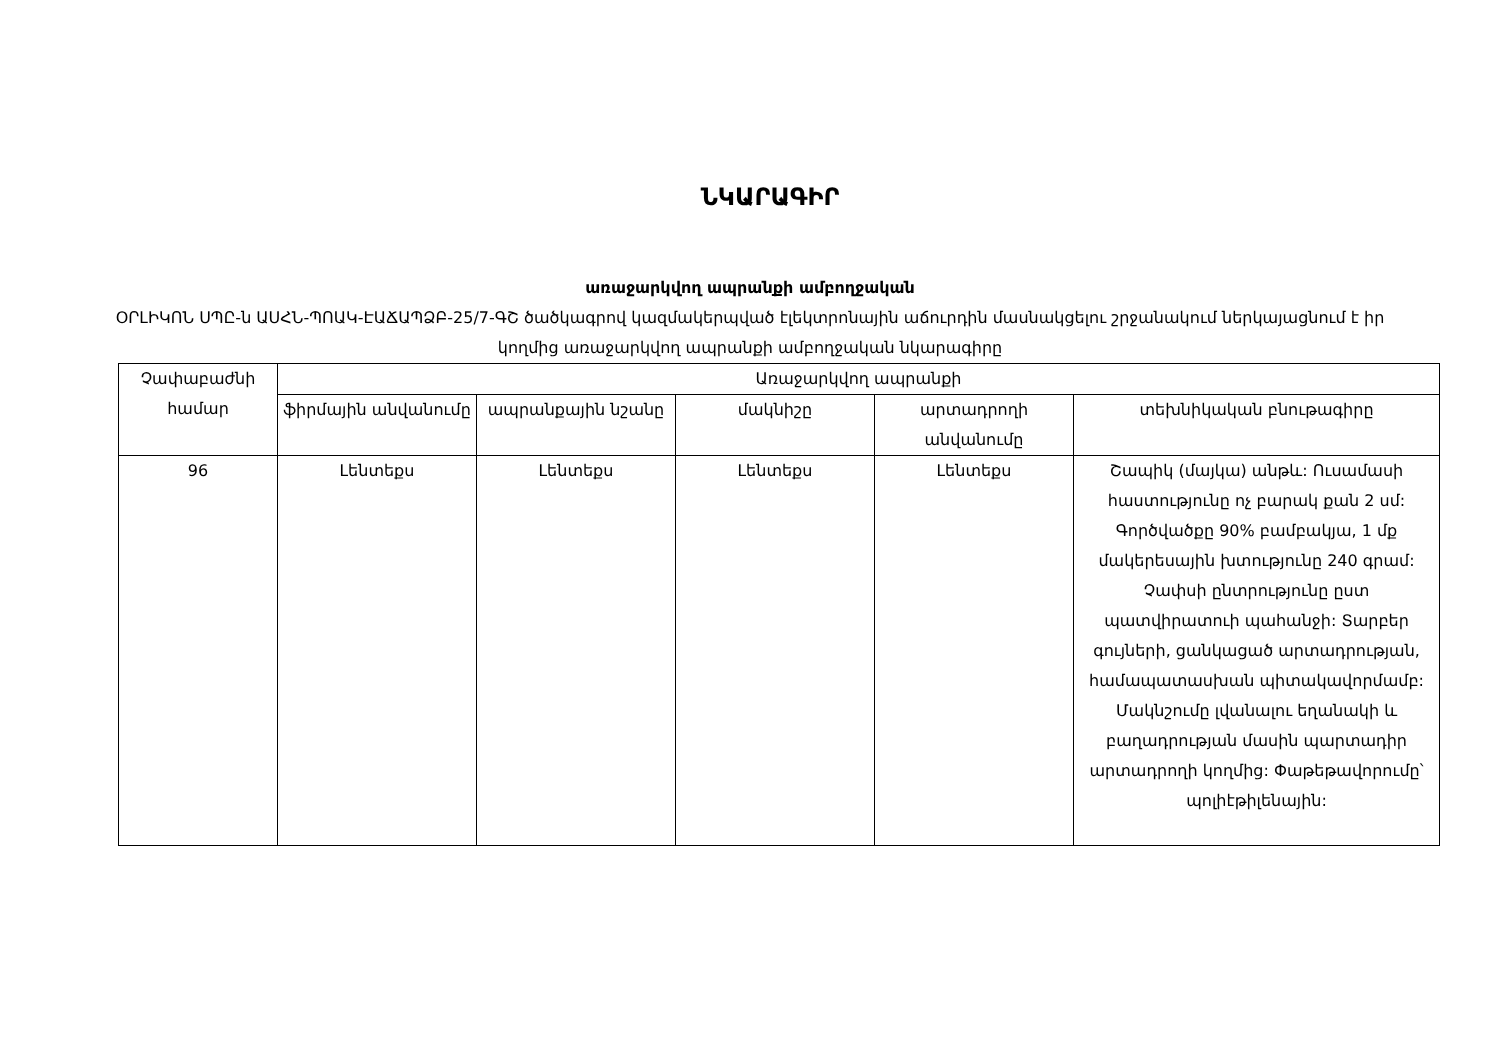ՆԿԱՐԱԳԻՐ
առաջարկվող ապրանքի ամբողջական
ՕՐԼԻԿՈՆ ՍՊԸ-ն ԱՍՀՆ-ՊՈԱԿ-ԷԱՃԱՊՁԲ-25/7-ԳՇ ծածկագրով կազմակերպված էլեկտրոնային աճուրդին մասնակցելու շրջանակում ներկայացնում է իր կողմից առաջարկվող ապրանքի ամբողջական նկարագիրը
| Չափաբաժնի համար | Առաջարկվող ապրանքի | | | | |
| --- | --- | --- | --- | --- | --- |
| | ֆիրմային անվանումը | ապրանքային նշանը | մակնիշը | արտադրողի անվանումը | տեխնիկական բնութագիրը |
| 96 | Լենտեքս | Լենտեքս | Լենտեքս | Լենտեքս | Շապիկ (մայկա) անթև: Ուսամասի հաստությունը ոչ բարակ քան 2 սմ: Գործվածքը 90% բամբակյա, 1 մք մակերեսային խտությունը 240 գրամ: Չափսի ընտրությունը ըստ պատվիրատուի պահանջի: Տարբեր գույների, ցանկացած արտադրության, համապատասխան պիտակավորմամբ: Մակնշումը լվանալու եղանակի և բաղադրության մասին պարտադիր արտադրողի կողմից: Փաթեթավորումը՝ պոլիէթիլենային: |